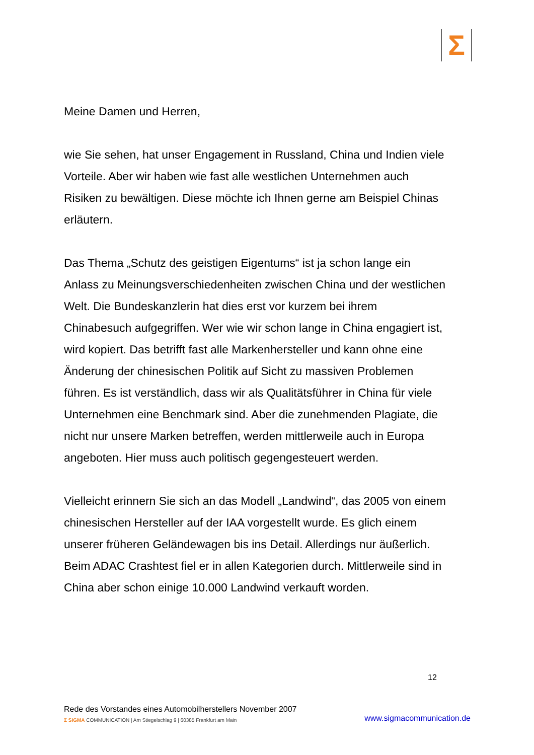Σ
Meine Damen und Herren,
wie Sie sehen, hat unser Engagement in Russland, China und Indien viele Vorteile. Aber wir haben wie fast alle westlichen Unternehmen auch Risiken zu bewältigen. Diese möchte ich Ihnen gerne am Beispiel Chinas erläutern.
Das Thema „Schutz des geistigen Eigentums“ ist ja schon lange ein Anlass zu Meinungsverschiedenheiten zwischen China und der westlichen Welt. Die Bundeskanzlerin hat dies erst vor kurzem bei ihrem Chinabesuch aufgegriffen. Wer wie wir schon lange in China engagiert ist, wird kopiert. Das betrifft fast alle Markenhersteller und kann ohne eine Änderung der chinesischen Politik auf Sicht zu massiven Problemen führen. Es ist verständlich, dass wir als Qualitätsführer in China für viele Unternehmen eine Benchmark sind. Aber die zunehmenden Plagiate, die nicht nur unsere Marken betreffen, werden mittlerweile auch in Europa angeboten. Hier muss auch politisch gegengesteuert werden.
Vielleicht erinnern Sie sich an das Modell „Landwind“, das 2005 von einem chinesischen Hersteller auf der IAA vorgestellt wurde. Es glich einem unserer früheren Geländewagen bis ins Detail. Allerdings nur äußerlich. Beim ADAC Crashtest fiel er in allen Kategorien durch. Mittlerweile sind in China aber schon einige 10.000 Landwind verkauft worden.
12
Rede des Vorstandes eines Automobilherstellers November 2007
Σ SIGMA COMMUNICATION | Am Stiegelschlag 9 | 60385 Frankfurt am Main
www.sigmacommunication.de